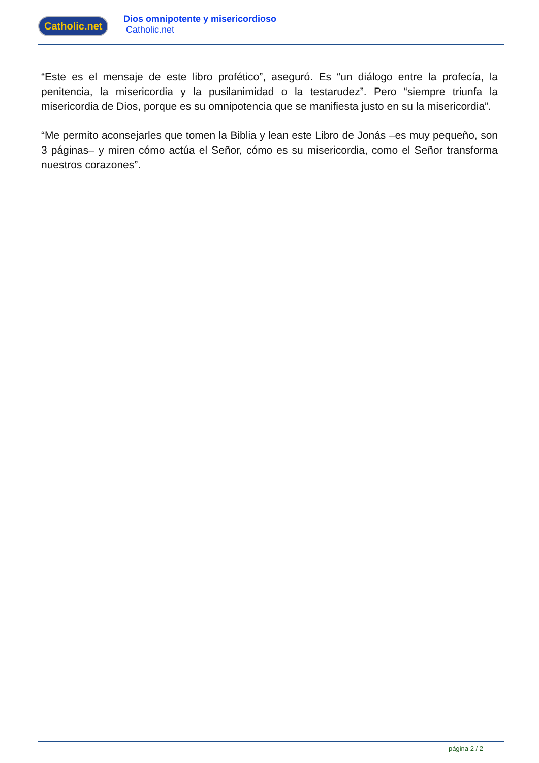Catholic.net
Dios omnipotente y misericordioso
Catholic.net
“Este es el mensaje de este libro profético”, aseguró. Es “un diálogo entre la profecía, la penitencia, la misericordia y la pusilanimidad o la testarudez”. Pero “siempre triunfa la misericordia de Dios, porque es su omnipotencia que se manifiesta justo en su la misericordia”.
“Me permito aconsejarles que tomen la Biblia y lean este Libro de Jonás –es muy pequeño, son 3 páginas– y miren cómo actúa el Señor, cómo es su misericordia, como el Señor transforma nuestros corazones”.
página 2 / 2